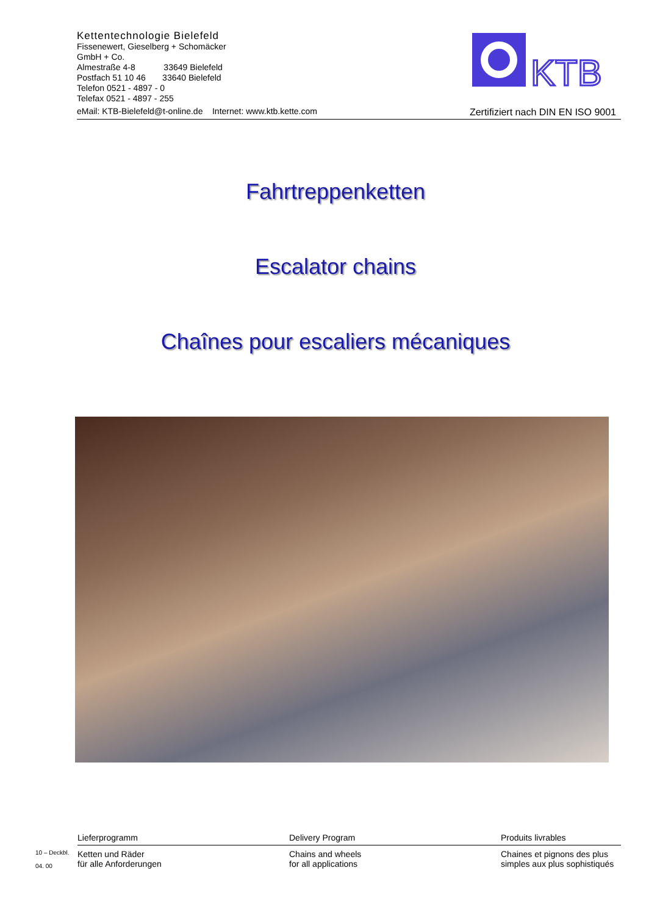Kettentechnologie Bielefeld
Fissenewert, Gieselberg + Schomäcker
GmbH + Co.
Almestraße 4-8 33649 Bielefeld
Postfach 51 10 46 33640 Bielefeld
Telefon 0521 - 4897 - 0
Telefax 0521 - 4897 - 255
eMail: KTB-Bielefeld@t-online.de Internet: www.ktb.kette.com
KTB
Zertifiziert nach DIN EN ISO 9001
Fahrtreppenketten
Escalator chains
Chaînes pour escaliers mécaniques
Lieferprogramm Delivery Program Produits livrables
10 – Deckbl.
04. 00
Ketten und Räder
für alle Anforderungen
Chains and wheels
for all applications
Chaines et pignons des plus
simples aux plus sophistiqués